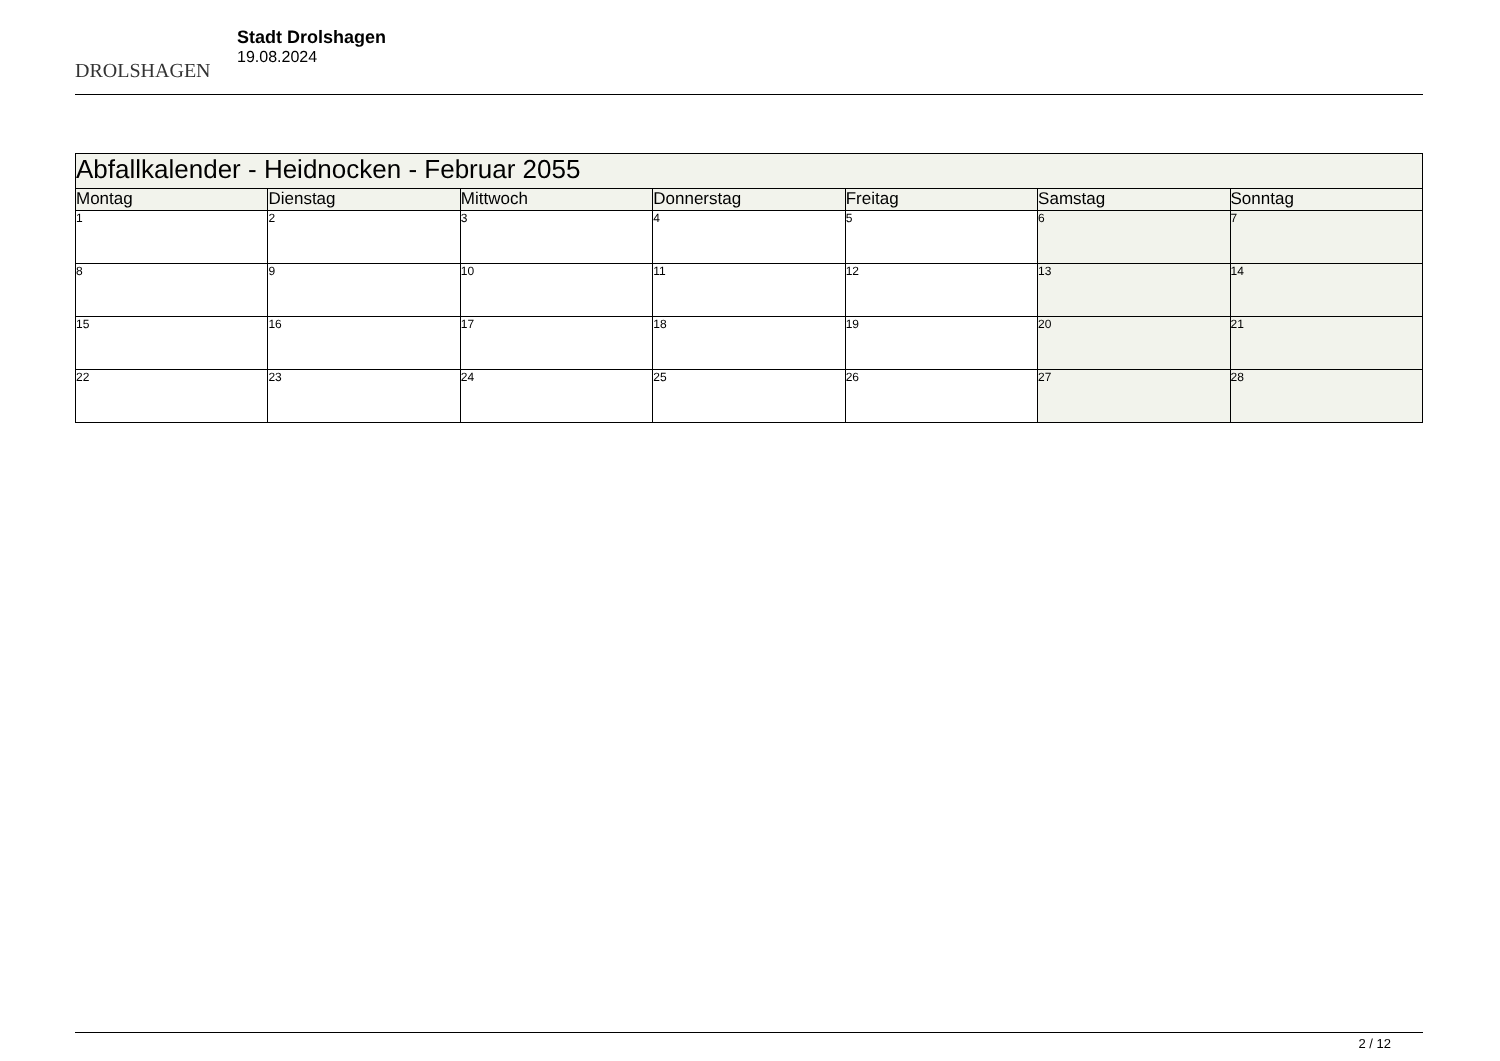DROLSHAGEN
Stadt Drolshagen
19.08.2024
| Abfallkalender - Heidnocken - Februar 2055 | | | | | | |
| Montag | Dienstag | Mittwoch | Donnerstag | Freitag | Samstag | Sonntag |
| 1 | 2 | 3 | 4 | 5 | 6 | 7 |
| 8 | 9 | 10 | 11 | 12 | 13 | 14 |
| 15 | 16 | 17 | 18 | 19 | 20 | 21 |
| 22 | 23 | 24 | 25 | 26 | 27 | 28 |
2 / 12